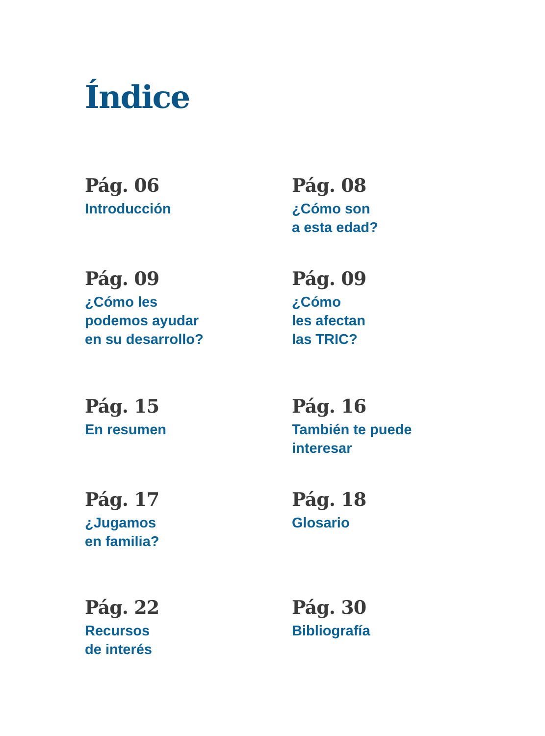Índice
Pág. 06
Introducción
Pág. 08
¿Cómo son
a esta edad?
Pág. 09
¿Cómo les
podemos ayudar
en su desarrollo?
Pág. 09
¿Cómo
les afectan
las TRIC?
Pág. 15
En resumen
Pág. 16
También te puede
interesar
Pág. 17
¿Jugamos
en familia?
Pág. 18
Glosario
Pág. 22
Recursos
de interés
Pág. 30
Bibliografía